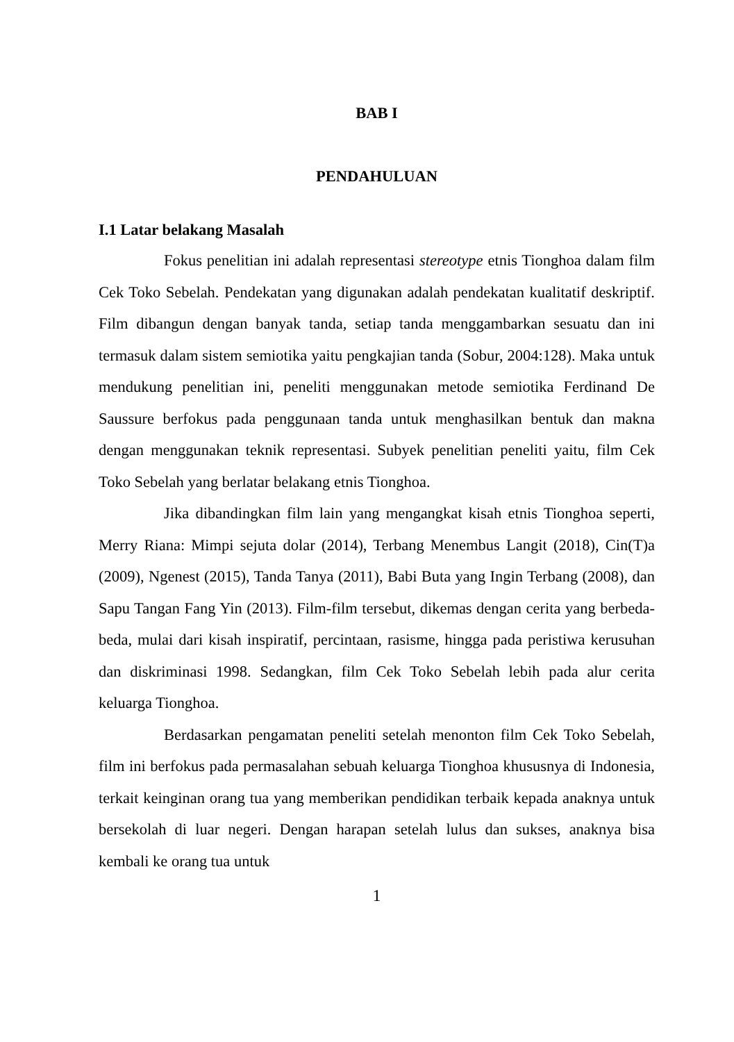BAB I
PENDAHULUAN
I.1 Latar belakang Masalah
Fokus penelitian ini adalah representasi stereotype etnis Tionghoa dalam film Cek Toko Sebelah. Pendekatan yang digunakan adalah pendekatan kualitatif deskriptif. Film dibangun dengan banyak tanda, setiap tanda menggambarkan sesuatu dan ini termasuk dalam sistem semiotika yaitu pengkajian tanda (Sobur, 2004:128). Maka untuk mendukung penelitian ini, peneliti menggunakan metode semiotika Ferdinand De Saussure berfokus pada penggunaan tanda untuk menghasilkan bentuk dan makna dengan menggunakan teknik representasi. Subyek penelitian peneliti yaitu, film Cek Toko Sebelah yang berlatar belakang etnis Tionghoa.
Jika dibandingkan film lain yang mengangkat kisah etnis Tionghoa seperti, Merry Riana: Mimpi sejuta dolar (2014), Terbang Menembus Langit (2018), Cin(T)a (2009), Ngenest (2015), Tanda Tanya (2011), Babi Buta yang Ingin Terbang (2008), dan Sapu Tangan Fang Yin (2013). Film-film tersebut, dikemas dengan cerita yang berbeda-beda, mulai dari kisah inspiratif, percintaan, rasisme, hingga pada peristiwa kerusuhan dan diskriminasi 1998. Sedangkan, film Cek Toko Sebelah lebih pada alur cerita keluarga Tionghoa.
Berdasarkan pengamatan peneliti setelah menonton film Cek Toko Sebelah, film ini berfokus pada permasalahan sebuah keluarga Tionghoa khususnya di Indonesia, terkait keinginan orang tua yang memberikan pendidikan terbaik kepada anaknya untuk bersekolah di luar negeri. Dengan harapan setelah lulus dan sukses, anaknya bisa kembali ke orang tua untuk
1